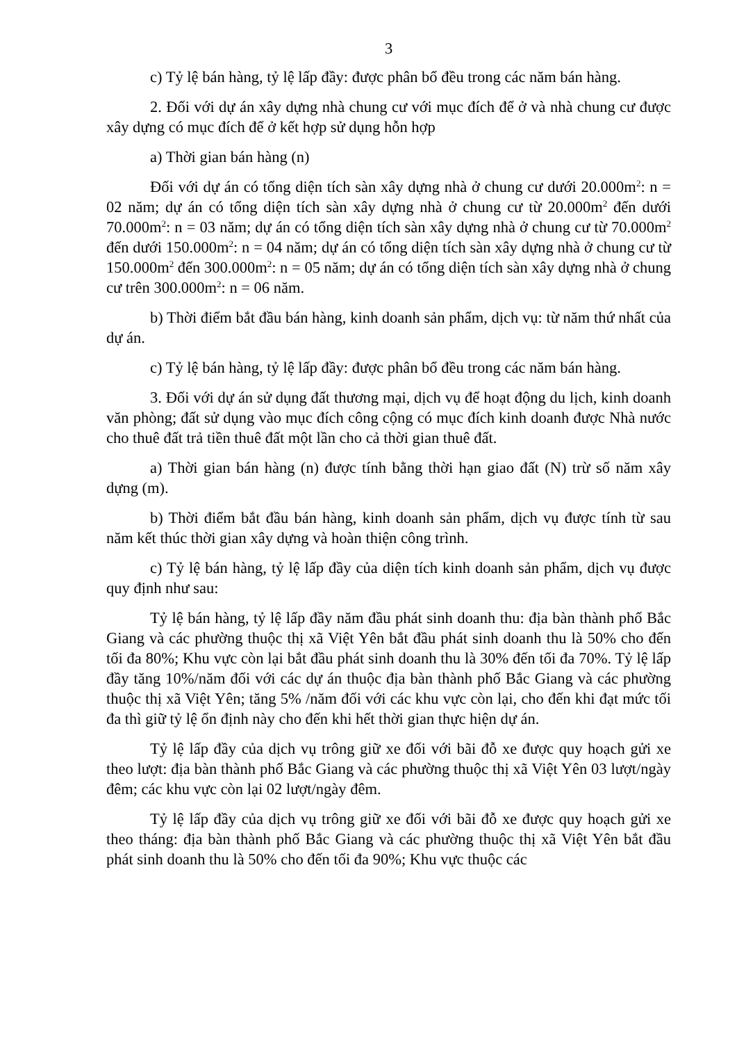3
c) Tỷ lệ bán hàng, tỷ lệ lấp đầy: được phân bổ đều trong các năm bán hàng.
2. Đối với dự án xây dựng nhà chung cư với mục đích để ở và nhà chung cư được xây dựng có mục đích để ở kết hợp sử dụng hỗn hợp
a) Thời gian bán hàng (n)
Đối với dự án có tổng diện tích sàn xây dựng nhà ở chung cư dưới 20.000m<sup>2</sup>: n = 02 năm; dự án có tổng diện tích sàn xây dựng nhà ở chung cư từ 20.000m<sup>2</sup> đến dưới 70.000m<sup>2</sup>: n = 03 năm; dự án có tổng diện tích sàn xây dựng nhà ở chung cư từ 70.000m<sup>2</sup> đến dưới 150.000m<sup>2</sup>: n = 04 năm; dự án có tổng diện tích sàn xây dựng nhà ở chung cư từ 150.000m<sup>2</sup> đến 300.000m<sup>2</sup>: n = 05 năm; dự án có tổng diện tích sàn xây dựng nhà ở chung cư trên 300.000m<sup>2</sup>: n = 06 năm.
b) Thời điểm bắt đầu bán hàng, kinh doanh sản phẩm, dịch vụ: từ năm thứ nhất của dự án.
c) Tỷ lệ bán hàng, tỷ lệ lấp đầy: được phân bổ đều trong các năm bán hàng.
3. Đối với dự án sử dụng đất thương mại, dịch vụ để hoạt động du lịch, kinh doanh văn phòng; đất sử dụng vào mục đích công cộng có mục đích kinh doanh được Nhà nước cho thuê đất trả tiền thuê đất một lần cho cả thời gian thuê đất.
a) Thời gian bán hàng (n) được tính bằng thời hạn giao đất (N) trừ số năm xây dựng (m).
b) Thời điểm bắt đầu bán hàng, kinh doanh sản phẩm, dịch vụ được tính từ sau năm kết thúc thời gian xây dựng và hoàn thiện công trình.
c) Tỷ lệ bán hàng, tỷ lệ lấp đầy của diện tích kinh doanh sản phẩm, dịch vụ được quy định như sau:
Tỷ lệ bán hàng, tỷ lệ lấp đầy năm đầu phát sinh doanh thu: địa bàn thành phố Bắc Giang và các phường thuộc thị xã Việt Yên bắt đầu phát sinh doanh thu là 50% cho đến tối đa 80%; Khu vực còn lại bắt đầu phát sinh doanh thu là 30% đến tối đa 70%. Tỷ lệ lấp đầy tăng 10%/năm đối với các dự án thuộc địa bàn thành phố Bắc Giang và các phường thuộc thị xã Việt Yên; tăng 5% /năm đối với các khu vực còn lại, cho đến khi đạt mức tối đa thì giữ tỷ lệ ổn định này cho đến khi hết thời gian thực hiện dự án.
Tỷ lệ lấp đầy của dịch vụ trông giữ xe đối với bãi đỗ xe được quy hoạch gửi xe theo lượt: địa bàn thành phố Bắc Giang và các phường thuộc thị xã Việt Yên 03 lượt/ngày đêm; các khu vực còn lại 02 lượt/ngày đêm.
Tỷ lệ lấp đầy của dịch vụ trông giữ xe đối với bãi đỗ xe được quy hoạch gửi xe theo tháng: địa bàn thành phố Bắc Giang và các phường thuộc thị xã Việt Yên bắt đầu phát sinh doanh thu là 50% cho đến tối đa 90%; Khu vực thuộc các